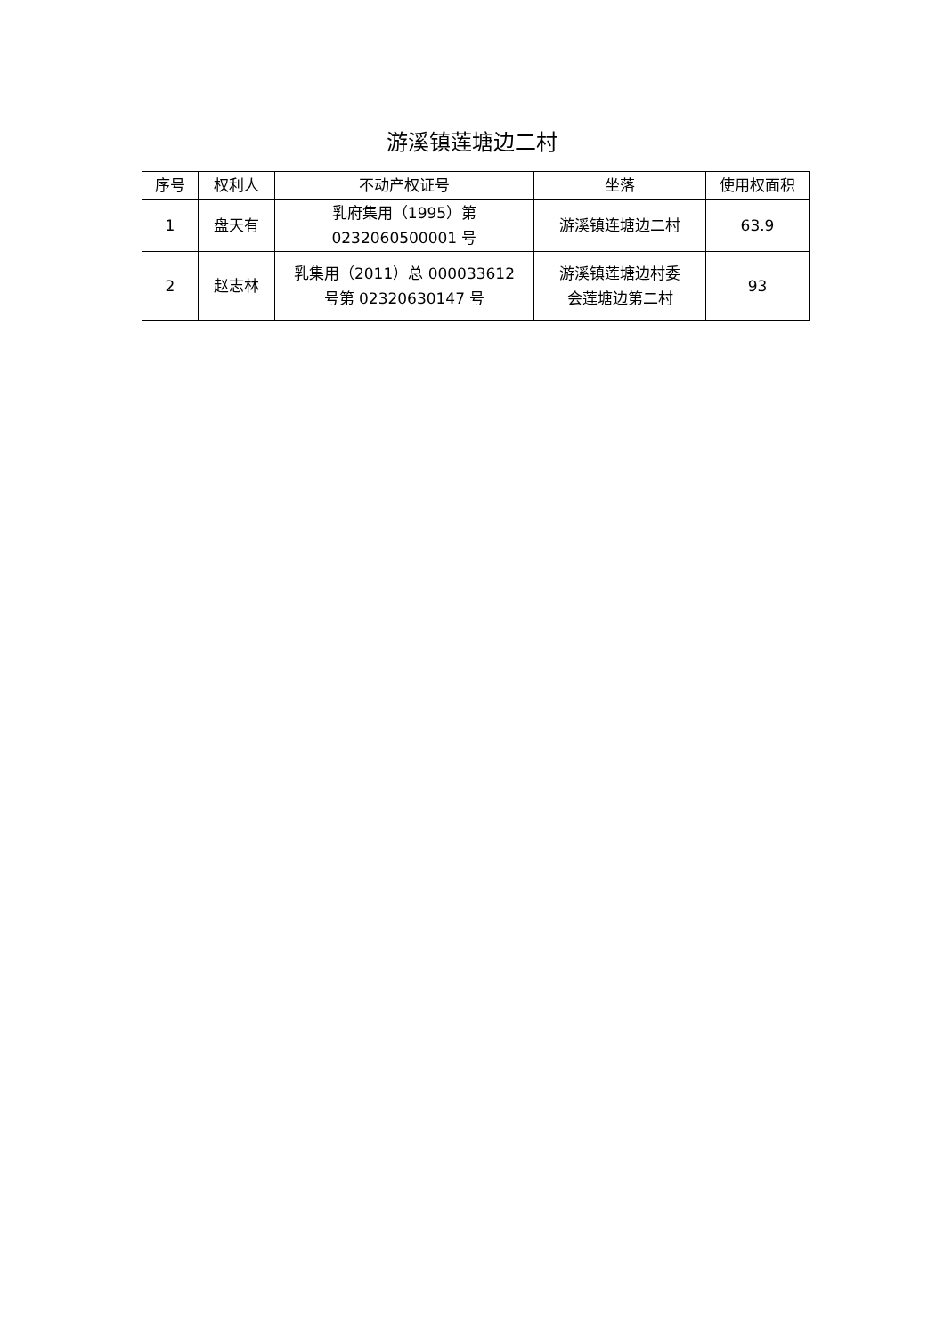游溪镇莲塘边二村
| 序号 | 权利人 | 不动产权证号 | 坐落 | 使用权面积 |
| --- | --- | --- | --- | --- |
| 1 | 盘天有 | 乳府集用（1995）第 0232060500001 号 | 游溪镇连塘边二村 | 63.9 |
| 2 | 赵志林 | 乳集用（2011）总 000033612 号第 02320630147 号 | 游溪镇莲塘边村委 会莲塘边第二村 | 93 |